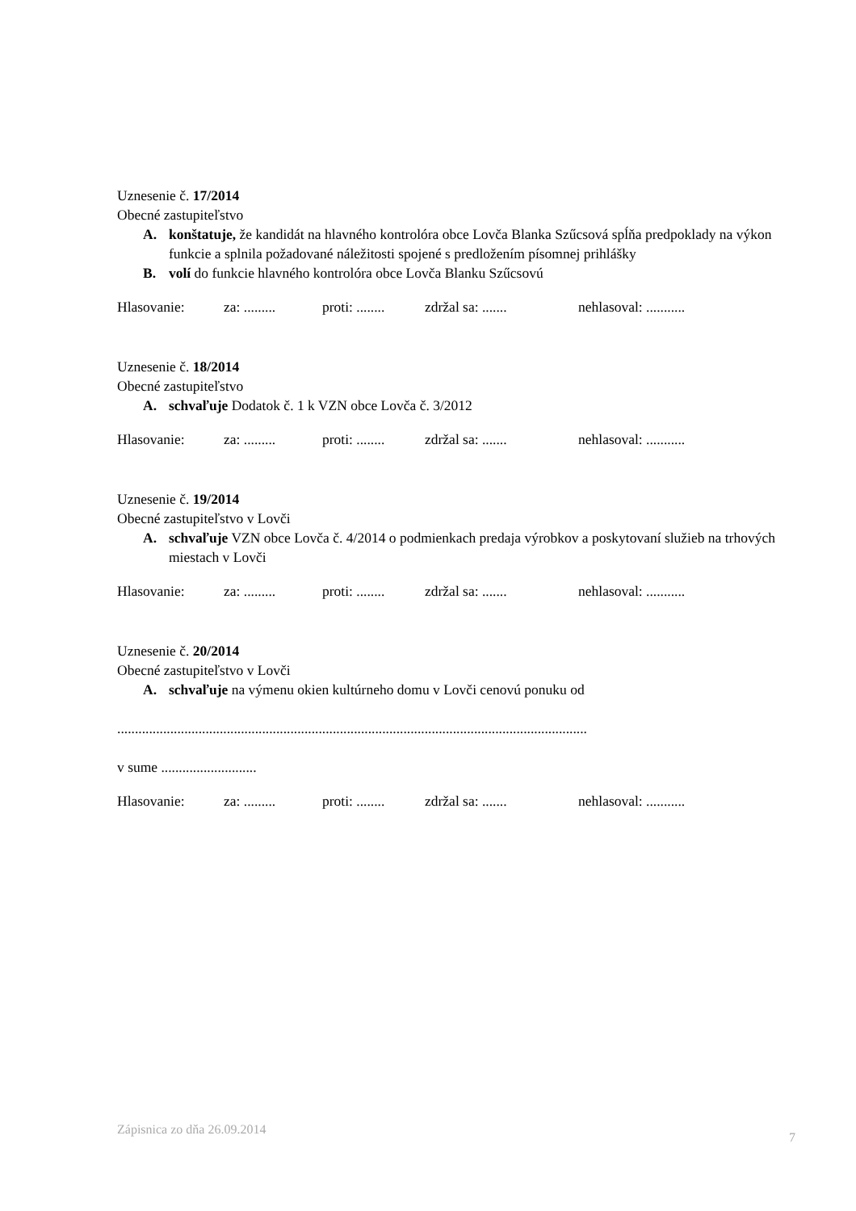Uznesenie č. 17/2014
Obecné zastupiteľstvo
A. konštatuje, že kandidát na hlavného kontrolóra obce Lovča Blanka Szűcsová spĺňa predpoklady na výkon funkcie a splnila požadované náležitosti spojené s predložením písomnej prihlášky
B. volí do funkcie hlavného kontrolóra obce Lovča Blanku Szűcsovú
Hlasovanie: za: ......... proti: ........ zdržal sa: ....... nehlasoval: ...........
Uznesenie č. 18/2014
Obecné zastupiteľstvo
A. schvaľuje Dodatok č. 1 k VZN obce Lovča č. 3/2012
Hlasovanie: za: ......... proti: ........ zdržal sa: ....... nehlasoval: ...........
Uznesenie č. 19/2014
Obecné zastupiteľstvo v Lovči
A. schvaľuje VZN obce Lovča č. 4/2014 o podmienkach predaja výrobkov a poskytovaní služieb na trhových miestach v Lovči
Hlasovanie: za: ......... proti: ........ zdržal sa: ....... nehlasoval: ...........
Uznesenie č. 20/2014
Obecné zastupiteľstvo v Lovči
A. schvaľuje na výmenu okien kultúrneho domu v Lovči cenovú ponuku od
.....................................................................................................................................
v sume ...........................
Hlasovanie: za: ......... proti: ........ zdržal sa: ....... nehlasoval: ...........
Zápisnica zo dňa 26.09.2014 7